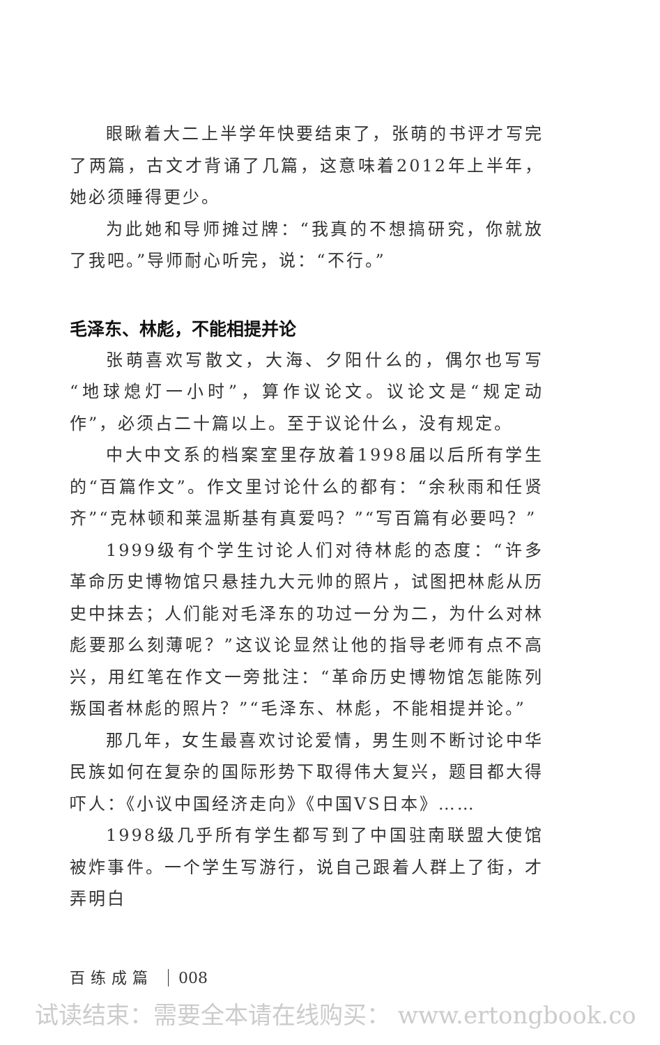眼瞅着大二上半学年快要结束了，张萌的书评才写完了两篇，古文才背诵了几篇，这意味着2012年上半年，她必须睡得更少。
为此她和导师摊过牌：“我真的不想搞研究，你就放了我吧。”导师耐心听完，说：“不行。”
毛泽东、林彪，不能相提并论
张萌喜欢写散文，大海、夕阳什么的，偶尔也写写“地球熄灯一小时”，算作议论文。议论文是“规定动作”，必须占二十篇以上。至于议论什么，没有规定。
中大中文系的档案室里存放着1998届以后所有学生的“百篇作文”。作文里讨论什么的都有：“余秋雨和任贤齐”“克林顿和莱温斯基有真爱吗？”“写百篇有必要吗？”
1999级有个学生讨论人们对待林彪的态度：“许多革命历史博物馆只悬挂九大元帅的照片，试图把林彪从历史中抹去；人们能对毛泽东的功过一分为二，为什么对林彪要那么刻薄呢？”这议论显然让他的指导老师有点不高兴，用红笔在作文一旁批注：“革命历史博物馆怎能陈列叛国者林彪的照片？”“毛泽东、林彪，不能相提并论。”
那几年，女生最喜欢讨论爱情，男生则不断讨论中华民族如何在复杂的国际形势下取得伟大复兴，题目都大得吓人：《小议中国经济走向》《中国VS日本》……
1998级几乎所有学生都写到了中国驻南联盟大使馆被炸事件。一个学生写游行，说自己跟着人群上了街，才弄明白
百练成篇 008
试读结束：需要全本请在线购买： www.ertongbook.co